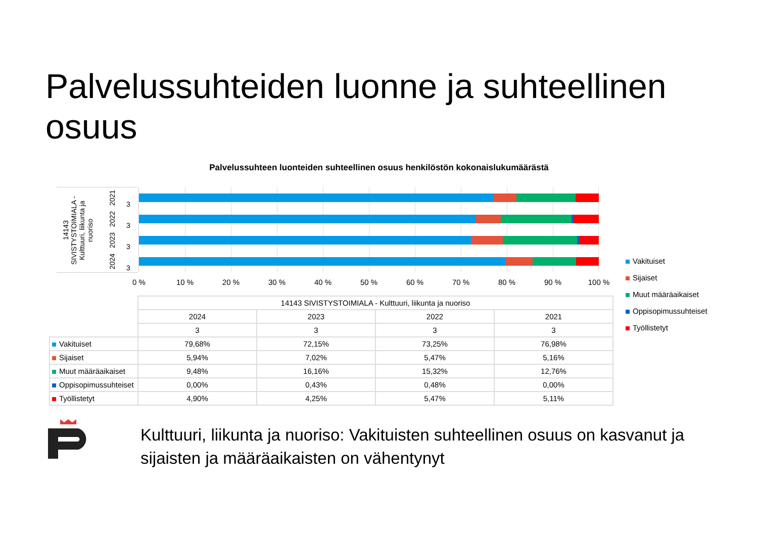Palvelussuhteiden luonne ja suhteellinen osuus
Palvelussuhteen luonteiden suhteellinen osuus henkilöstön kokonaislukumäärästä
14143 SIVISTYSTOIMIALA - Kulttuuri, liikunta ja nuoriso
2021
2022
2023
2024
3
3
3
3
0 % 10 % 20 % 30 % 40 % 50 % 60 % 70 % 80 % 90 % 100 %
Vakituiset
Sijaiset
Muut määräaikaiset
Oppisopimussuhteiset
Työllistetyt
| | 14143 SIVISTYSTOIMIALA - Kulttuuri, liikunta ja nuoriso | | | |
| | 2024 | 2023 | 2022 | 2021 |
| | 3 | 3 | 3 | 3 |
| Vakituiset | 79,68% | 72,15% | 73,25% | 76,98% |
| Sijaiset | 5,94% | 7,02% | 5,47% | 5,16% |
| Muut määräaikaiset | 9,48% | 16,16% | 15,32% | 12,76% |
| Oppisopimussuhteiset | 0,00% | 0,43% | 0,48% | 0,00% |
| Työllistetyt | 4,90% | 4,25% | 5,47% | 5,11% |
Kulttuuri, liikunta ja nuoriso: Vakituisten suhteellinen osuus on kasvanut ja sijaisten ja määräaikaisten on vähentynyt